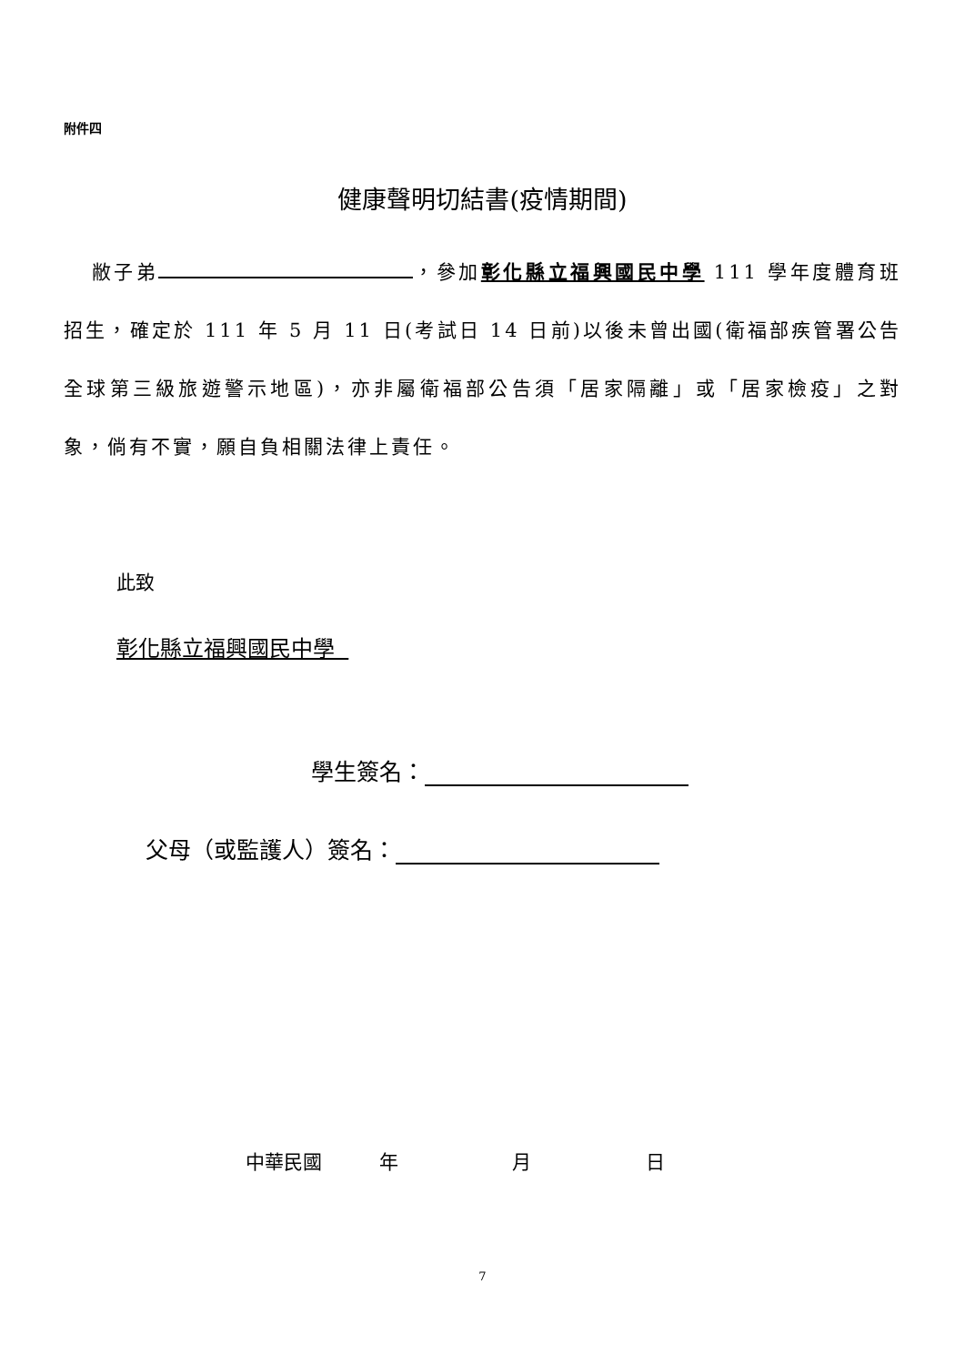附件四
健康聲明切結書(疫情期間)
敝子弟 ，參加彰化縣立福興國民中學 111 學年度體育班招生，確定於 111 年 5 月 11 日(考試日 14 日前)以後未曾出國(衛福部疾管署公告全球第三級旅遊警示地區)，亦非屬衛福部公告須「居家隔離」或「居家檢疫」之對象，倘有不實，願自負相關法律上責任。
此致
彰化縣立福興國民中學
學生簽名：
父母（或監護人）簽名：
中華民國 年 月 日
7